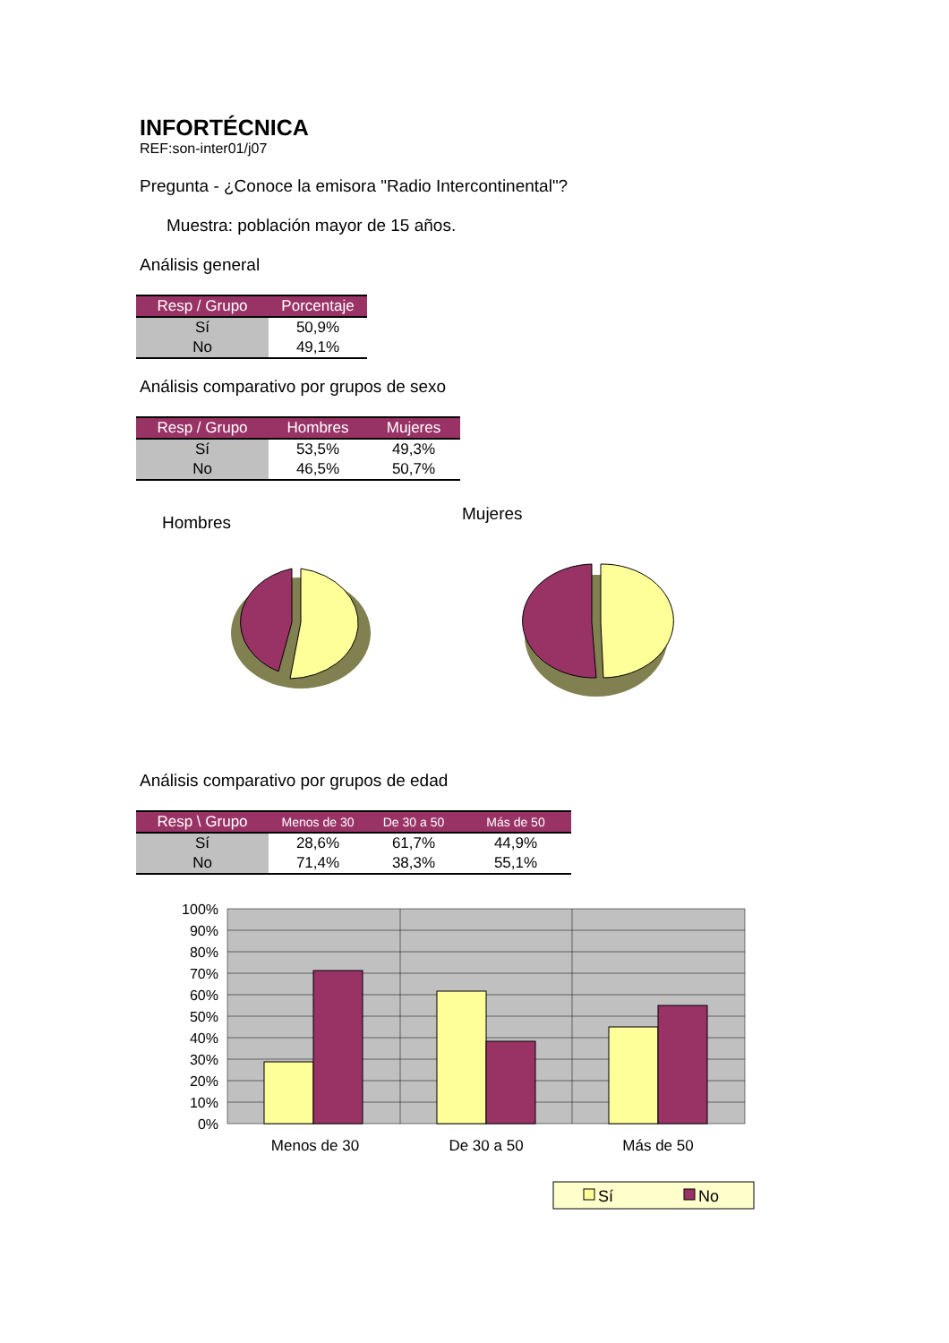INFORTÉCNICA
REF:son-inter01/j07
Pregunta - ¿Conoce la emisora "Radio Intercontinental"?
Muestra: población mayor de 15 años.
Análisis general
| Resp / Grupo | Porcentaje |
| --- | --- |
| Sí | 50,9% |
| No | 49,1% |
Análisis comparativo por grupos de sexo
| Resp / Grupo | Hombres | Mujeres |
| --- | --- | --- |
| Sí | 53,5% | 49,3% |
| No | 46,5% | 50,7% |
Hombres
Mujeres
Análisis comparativo por grupos de edad
| Resp \ Grupo | Menos de 30 | De 30 a 50 | Más de 50 |
| --- | --- | --- | --- |
| Sí | 28,6% | 61,7% | 44,9% |
| No | 71,4% | 38,3% | 55,1% |
100%
90%
80%
70%
60%
50%
40%
30%
20%
10%
0%
Menos de 30
De 30 a 50
Más de 50
Sí
No